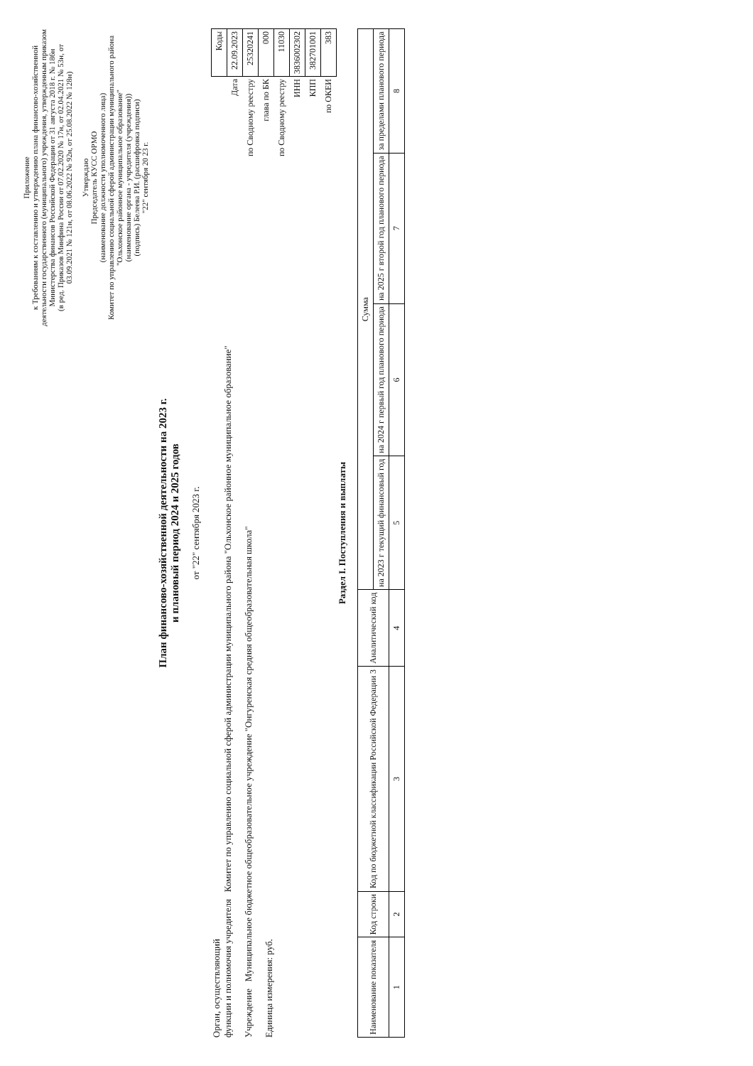Приложение
к Требованиям к составлению и утверждению плана финансово-хозяйственной деятельности государственного (муниципального) учреждения, утвержденным приказом Министерства финансов Российской Федерации от 31 августа 2018 г. № 186н
(в ред. Приказов Минфина России от 07.02.2020 № 17н, от 02.04.2021 № 53н, от 03.09.2021 № 121н, от 08.06.2022 № 92н, от 25.08.2022 № 128н)
Утверждаю
Председатель КУСС ОРМО
(наименование должности уполномоченного лица)
Комитет по управлению социальной сферой администрации муниципального района "Ольхонское районное муниципальное образование"
(наименование органа - учредителя (учреждения))
(подпись) Белеева Р.И. (расшифровка подписи)
"22" сентября 20 23 г.
План финансово-хозяйственной деятельности на 2023 г.
и плановый период 2024 и 2025 годов
от "22" сентября 2023 г.
| | Коды |
| Дата | 22.09.2023 |
| по Сводному реестру | 25320241 |
| глава по БК | 000 |
| по Сводному реестру | 11030 |
| ИНН | 3836002302 |
| КПП | 382701001 |
| по ОКЕИ | 383 |
Орган, осуществляющий
функции и полномочия учредителя Комитет по управлению социальной сферой администрации муниципального района "Ольхонское районное муниципальное образование"
Учреждение Муниципальное бюджетное общеобразовательное учреждение "Онгуренская средняя общеобразовательная школа"
Единица измерения: руб.
Раздел I. Поступления и выплаты
| Наименование показателя | Код строки | Код по бюджетной классификации Российской Федерации 3 | Аналитический код | Сумма | | | |
| --- | --- | --- | --- | --- | --- | --- | --- |
| | | | | на 2023 г текущий финансовый год | на 2024 г первый год планового периода | на 2025 г второй год планового периода | за пределами планового периода |
| 1 | 2 | 3 | 4 | 5 | 6 | 7 | 8 |